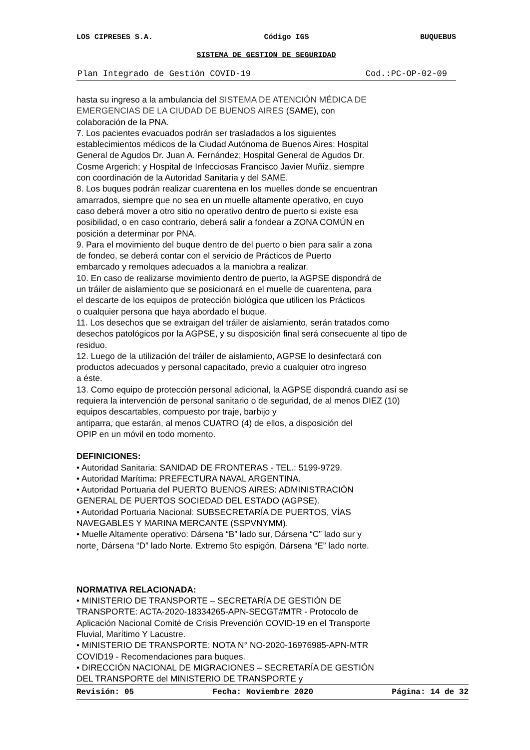LOS CIPRESES S.A. Código IGS BUQUEBUS
SISTEMA DE GESTION DE SEGURIDAD
Plan Integrado de Gestión COVID-19 Cod.:PC-OP-02-09
hasta su ingreso a la ambulancia del SISTEMA DE ATENCIÓN MÉDICA DE
EMERGENCIAS DE LA CIUDAD DE BUENOS AIRES (SAME), con
colaboración de la PNA.
7. Los pacientes evacuados podrán ser trasladados a los siguientes
establecimientos médicos de la Ciudad Autónoma de Buenos Aires: Hospital
General de Agudos Dr. Juan A. Fernández; Hospital General de Agudos Dr.
Cosme Argerich; y Hospital de Infecciosas Francisco Javier Muñiz, siempre
con coordinación de la Autoridad Sanitaria y del SAME.
8. Los buques podrán realizar cuarentena en los muelles donde se encuentran
amarrados, siempre que no sea en un muelle altamente operativo, en cuyo
caso deberá mover a otro sitio no operativo dentro de puerto si existe esa
posibilidad, o en caso contrario, deberá salir a fondear a ZONA COMÚN en
posición a determinar por PNA.
9. Para el movimiento del buque dentro de del puerto o bien para salir a zona
de fondeo, se deberá contar con el servicio de Prácticos de Puerto
embarcado y remolques adecuados a la maniobra a realizar.
10. En caso de realizarse movimiento dentro de puerto, la AGPSE dispondrá de
un tráiler de aislamiento que se posicionará en el muelle de cuarentena, para
el descarte de los equipos de protección biológica que utilicen los Prácticos
o cualquier persona que haya abordado el buque.
11. Los desechos que se extraigan del tráiler de aislamiento, serán tratados como
desechos patológicos por la AGPSE, y su disposición final será consecuente al tipo de
residuo.
12. Luego de la utilización del tráiler de aislamiento, AGPSE lo desinfectará con
productos adecuados y personal capacitado, previo a cualquier otro ingreso
a éste.
13. Como equipo de protección personal adicional, la AGPSE dispondrá cuando así se
requiera la intervención de personal sanitario o de seguridad, de al menos DIEZ (10)
equipos descartables, compuesto por traje, barbijo y
antiparra, que estarán, al menos CUATRO (4) de ellos, a disposición del
OPIP en un móvil en todo momento.
DEFINICIONES:
• Autoridad Sanitaria: SANIDAD DE FRONTERAS - TEL.: 5199-9729.
• Autoridad Marítima: PREFECTURA NAVAL ARGENTINA.
• Autoridad Portuaria del PUERTO BUENOS AIRES: ADMINISTRACIÓN
GENERAL DE PUERTOS SOCIEDAD DEL ESTADO (AGPSE).
• Autoridad Portuaria Nacional: SUBSECRETARÍA DE PUERTOS, VÍAS
NAVEGABLES Y MARINA MERCANTE (SSPVNYMM).
• Muelle Altamente operativo: Dársena “B” lado sur, Dársena “C” lado sur y
norte¸ Dársena “D” lado Norte. Extremo 5to espigón, Dársena “E” lado norte.
NORMATIVA RELACIONADA:
• MINISTERIO DE TRANSPORTE – SECRETARÍA DE GESTIÓN DE
TRANSPORTE: ACTA-2020-18334265-APN-SECGT#MTR - Protocolo de
Aplicación Nacional Comité de Crisis Prevención COVID-19 en el Transporte
Fluvial, Marítimo Y Lacustre.
• MINISTERIO DE TRANSPORTE: NOTA N° NO-2020-16976985-APN-MTR
COVID19 - Recomendaciones para buques.
• DIRECCIÓN NACIONAL DE MIGRACIONES – SECRETARÍA DE GESTIÓN
DEL TRANSPORTE del MINISTERIO DE TRANSPORTE y
Revisión: 05 Fecha: Noviembre 2020 Página: 14 de 32